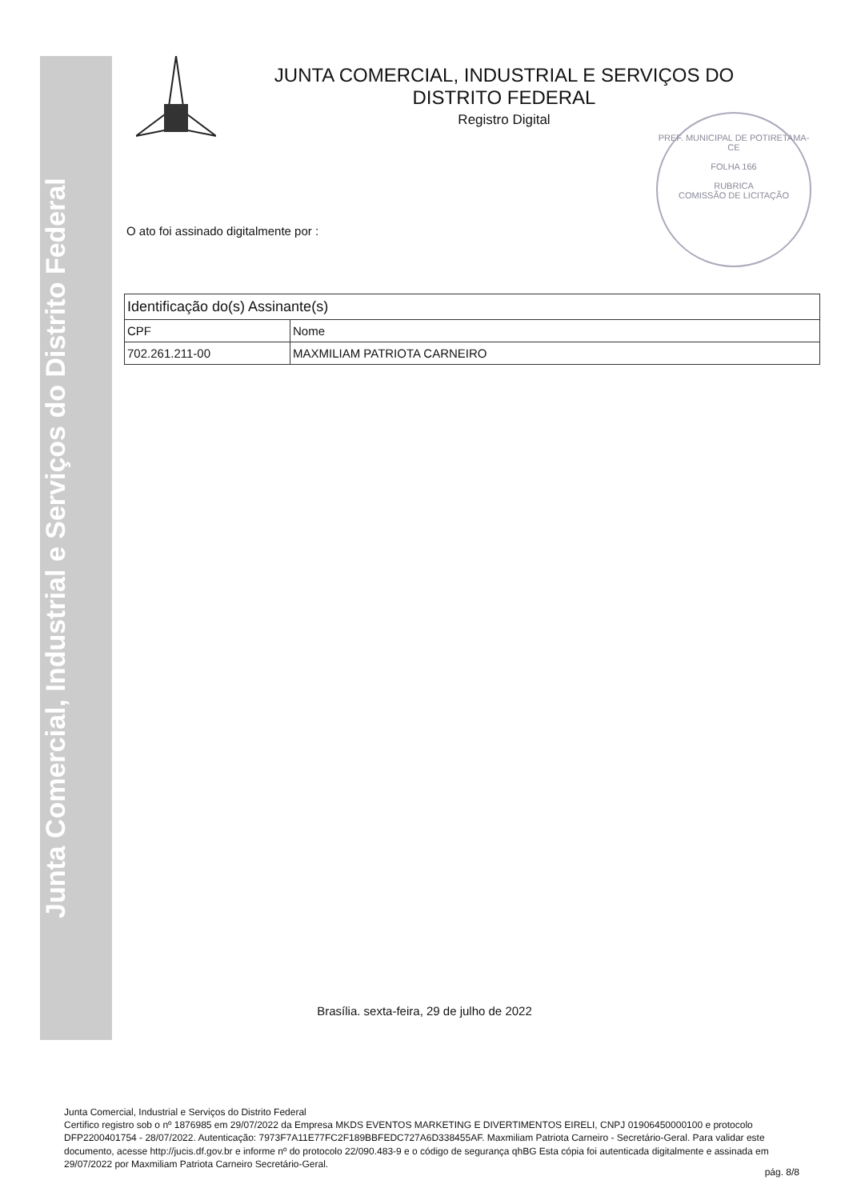Junta Comercial, Industrial e Serviços do Distrito Federal
JUNTA COMERCIAL, INDUSTRIAL E SERVIÇOS DO
DISTRITO FEDERAL
Registro Digital
PREF. MUNICIPAL DE POTIRETAMA-CE
FOLHA 166
RUBRICA
COMISSÃO DE LICITAÇÃO
O ato foi assinado digitalmente por :
| Identificação do(s) Assinante(s) | |
| --- | --- |
| CPF | Nome |
| 702.261.211-00 | MAXMILIAM PATRIOTA CARNEIRO |
Brasília. sexta-feira, 29 de julho de 2022
Junta Comercial, Industrial e Serviços do Distrito Federal
Certifico registro sob o nº 1876985 em 29/07/2022 da Empresa MKDS EVENTOS MARKETING E DIVERTIMENTOS EIRELI, CNPJ 01906450000100 e protocolo DFP2200401754 - 28/07/2022. Autenticação: 7973F7A11E77FC2F189BBFEDC727A6D338455AF. Maxmiliam Patriota Carneiro - Secretário-Geral. Para validar este documento, acesse http://jucis.df.gov.br e informe nº do protocolo 22/090.483-9 e o código de segurança qhBG Esta cópia foi autenticada digitalmente e assinada em 29/07/2022 por Maxmiliam Patriota Carneiro Secretário-Geral.
pág. 8/8